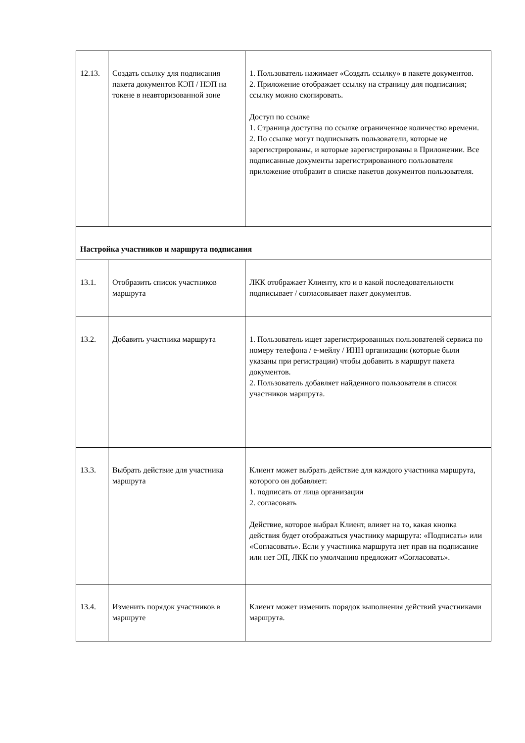| 12.13. | Создать ссылку для подписания пакета документов КЭП / НЭП на токене в неавторизованной зоне | 1. Пользователь нажимает «Создать ссылку» в пакете документов. 2. Приложение отображает ссылку на страницу для подписания; ссылку можно скопировать. Доступ по ссылке 1. Страница доступна по ссылке ограниченное количество времени. 2. По ссылке могут подписывать пользователи, которые не зарегистрированы, и которые зарегистрированы в Приложении. Все подписанные документы зарегистрированного пользователя приложение отобразит в списке пакетов документов пользователя. |
| Настройка участников и маршрута подписания | | |
| 13.1. | Отобразить список участников маршрута | ЛКК отображает Клиенту, кто и в какой последовательности подписывает / согласовывает пакет документов. |
| 13.2. | Добавить участника маршрута | 1. Пользователь ищет зарегистрированных пользователей сервиса по номеру телефона / е-мейлу / ИНН организации (которые были указаны при регистрации) чтобы добавить в маршрут пакета документов. 2. Пользователь добавляет найденного пользователя в список участников маршрута. |
| 13.3. | Выбрать действие для участника маршрута | Клиент может выбрать действие для каждого участника маршрута, которого он добавляет: 1. подписать от лица организации 2. согласовать Действие, которое выбрал Клиент, влияет на то, какая кнопка действия будет отображаться участнику маршрута: «Подписать» или «Согласовать». Если у участника маршрута нет прав на подписание или нет ЭП, ЛКК по умолчанию предложит «Согласовать». |
| 13.4. | Изменить порядок участников в маршруте | Клиент может изменить порядок выполнения действий участниками маршрута. |